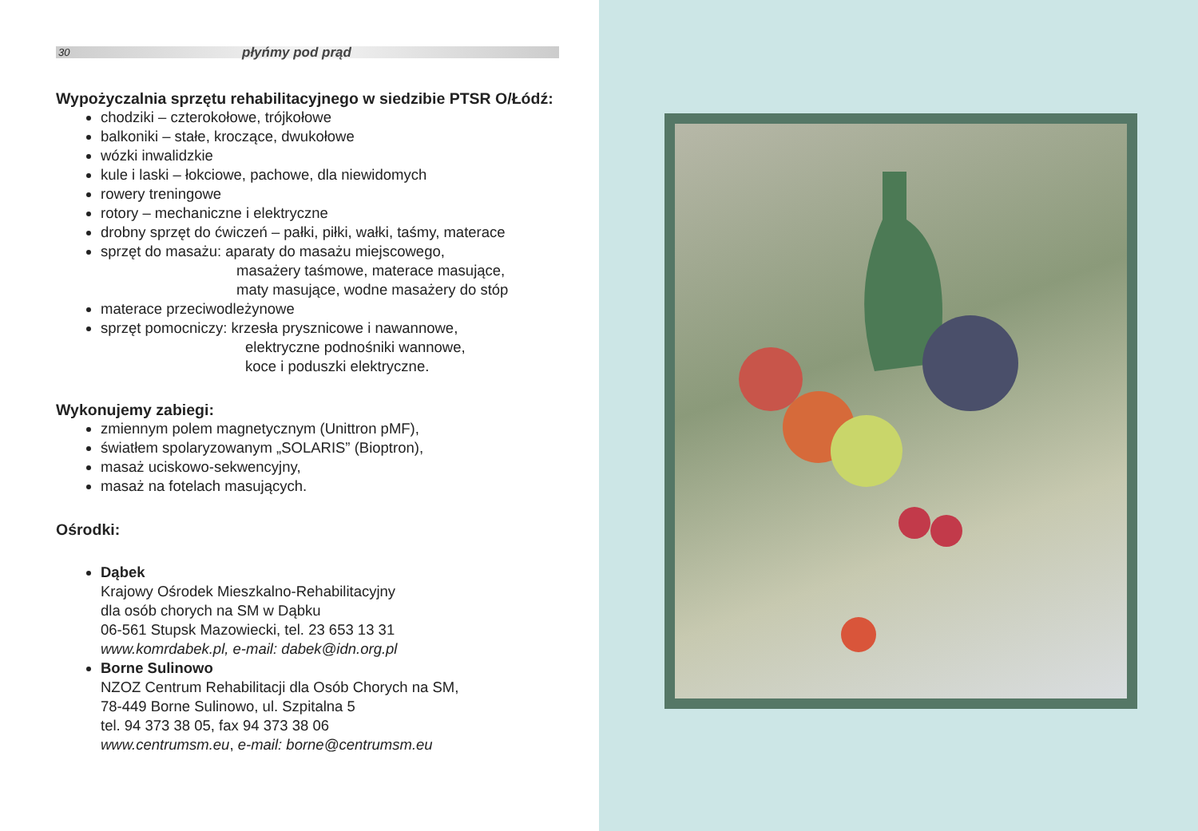30 płyńmy pod prąd
Wypożyczalnia sprzętu rehabilitacyjnego w siedzibie PTSR O/Łódź:
chodziki – czterokołowe, trójkołowe
balkoniki – stałe, kroczące, dwukołowe
wózki inwalidzkie
kule i laski – łokciowe, pachowe, dla niewidomych
rowery treningowe
rotory – mechaniczne i elektryczne
drobny sprzęt do ćwiczeń – pałki, piłki, wałki, taśmy, materace
sprzęt do masażu: aparaty do masażu miejscowego,
masażery taśmowe, materace masujące,
maty masujące, wodne masażery do stóp
materace przeciwodleżynowe
sprzęt pomocniczy: krzesła prysznicowe i nawannowe,
elektryczne podnośniki wannowe,
koce i poduszki elektryczne.
Wykonujemy zabiegi:
zmiennym polem magnetycznym (Unittron pMF),
światłem spolaryzowanym „SOLARIS” (Bioptron),
masaż uciskowo-sekwencyjny,
masaż na fotelach masujących.
Ośrodki:
Dąbek
Krajowy Ośrodek Mieszkalno-Rehabilitacyjny
dla osób chorych na SM w Dąbku
06-561 Stupsk Mazowiecki, tel. 23 653 13 31
www.komrdabek.pl, e-mail: dabek@idn.org.pl
Borne Sulinowo
NZOZ Centrum Rehabilitacji dla Osób Chorych na SM,
78-449 Borne Sulinowo, ul. Szpitalna 5
tel. 94 373 38 05, fax 94 373 38 06
www.centrumsm.eu, e-mail: borne@centrumsm.eu